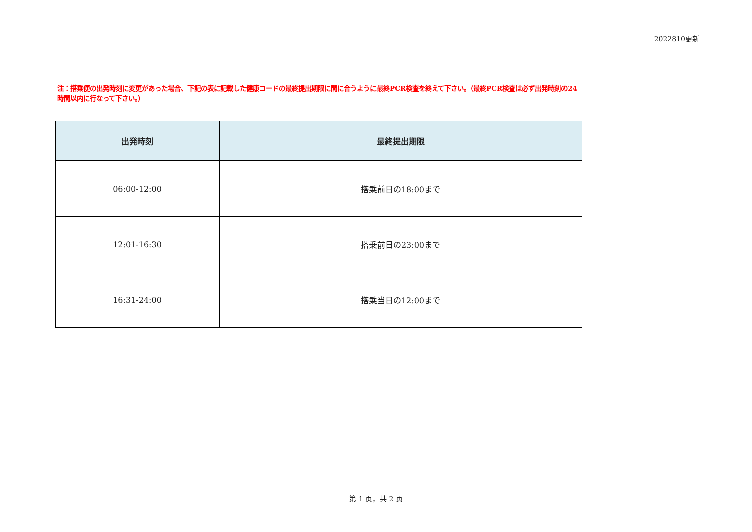2022810更新
注：搭乗便の出発時刻に変更があった場合、下記の表に記載した健康コードの最終提出期限に間に合うように最終PCR検査を終えて下さい。（最終PCR検査は必ず出発時刻の24時間以内に行なって下さい。）
| 出発時刻 | 最終提出期限 |
| --- | --- |
| 06:00-12:00 | 搭乗前日の18:00まで |
| 12:01-16:30 | 搭乗前日の23:00まで |
| 16:31-24:00 | 搭乗当日の12:00まで |
第 1 页，共 2 页